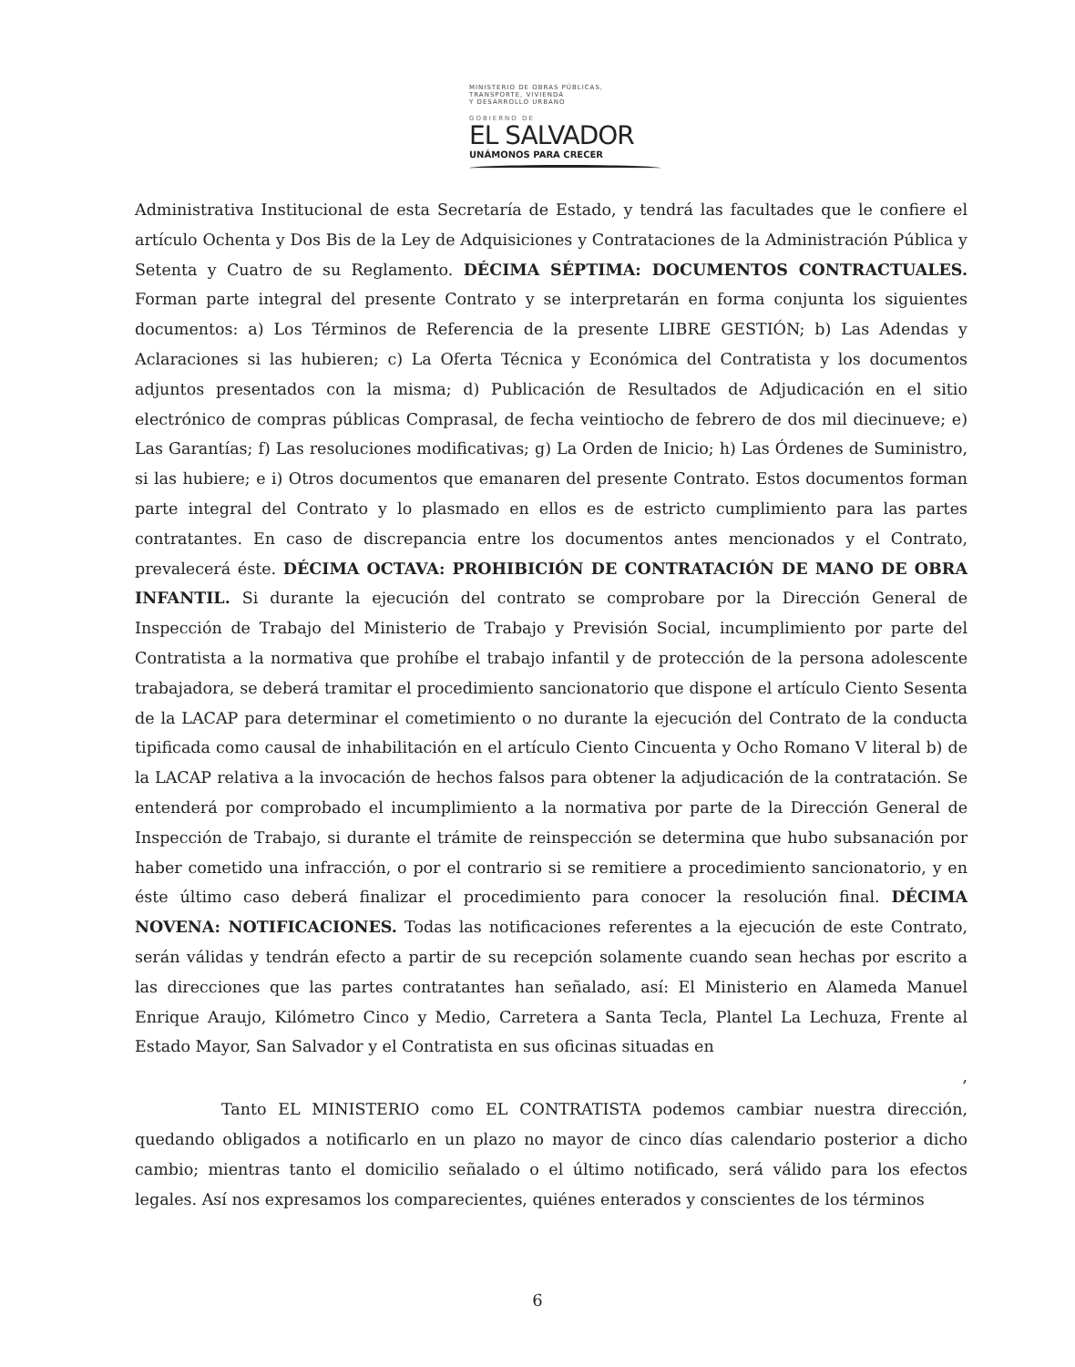MINISTERIO DE OBRAS PÚBLICAS,
TRANSPORTE, VIVIENDA
Y DESARROLLO URBANO
GOBIERNO DE
EL SALVADOR
UNÁMONOS PARA CRECER
Administrativa Institucional de esta Secretaría de Estado, y tendrá las facultades que le confiere el artículo Ochenta y Dos Bis de la Ley de Adquisiciones y Contrataciones de la Administración Pública y Setenta y Cuatro de su Reglamento. DÉCIMA SÉPTIMA: DOCUMENTOS CONTRACTUALES. Forman parte integral del presente Contrato y se interpretarán en forma conjunta los siguientes documentos: a) Los Términos de Referencia de la presente LIBRE GESTIÓN; b) Las Adendas y Aclaraciones si las hubieren; c) La Oferta Técnica y Económica del Contratista y los documentos adjuntos presentados con la misma; d) Publicación de Resultados de Adjudicación en el sitio electrónico de compras públicas Comprasal, de fecha veintiocho de febrero de dos mil diecinueve; e) Las Garantías; f) Las resoluciones modificativas; g) La Orden de Inicio; h) Las Órdenes de Suministro, si las hubiere; e i) Otros documentos que emanaren del presente Contrato. Estos documentos forman parte integral del Contrato y lo plasmado en ellos es de estricto cumplimiento para las partes contratantes. En caso de discrepancia entre los documentos antes mencionados y el Contrato, prevalecerá éste. DÉCIMA OCTAVA: PROHIBICIÓN DE CONTRATACIÓN DE MANO DE OBRA INFANTIL. Si durante la ejecución del contrato se comprobare por la Dirección General de Inspección de Trabajo del Ministerio de Trabajo y Previsión Social, incumplimiento por parte del Contratista a la normativa que prohíbe el trabajo infantil y de protección de la persona adolescente trabajadora, se deberá tramitar el procedimiento sancionatorio que dispone el artículo Ciento Sesenta de la LACAP para determinar el cometimiento o no durante la ejecución del Contrato de la conducta tipificada como causal de inhabilitación en el artículo Ciento Cincuenta y Ocho Romano V literal b) de la LACAP relativa a la invocación de hechos falsos para obtener la adjudicación de la contratación. Se entenderá por comprobado el incumplimiento a la normativa por parte de la Dirección General de Inspección de Trabajo, si durante el trámite de reinspección se determina que hubo subsanación por haber cometido una infracción, o por el contrario si se remitiere a procedimiento sancionatorio, y en éste último caso deberá finalizar el procedimiento para conocer la resolución final. DÉCIMA NOVENA: NOTIFICACIONES. Todas las notificaciones referentes a la ejecución de este Contrato, serán válidas y tendrán efecto a partir de su recepción solamente cuando sean hechas por escrito a las direcciones que las partes contratantes han señalado, así: El Ministerio en Alameda Manuel Enrique Araujo, Kilómetro Cinco y Medio, Carretera a Santa Tecla, Plantel La Lechuza, Frente al Estado Mayor, San Salvador y el Contratista en sus oficinas situadas en
,
Tanto EL MINISTERIO como EL CONTRATISTA podemos cambiar nuestra dirección, quedando obligados a notificarlo en un plazo no mayor de cinco días calendario posterior a dicho cambio; mientras tanto el domicilio señalado o el último notificado, será válido para los efectos legales. Así nos expresamos los comparecientes, quiénes enterados y conscientes de los términos
6